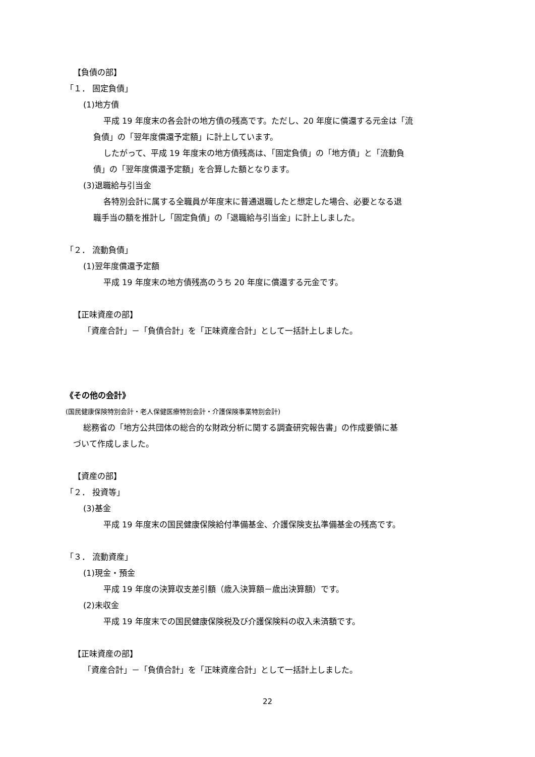【負債の部】
「１． 固定負債」
(1)地方債
平成 19 年度末の各会計の地方債の残高です。ただし、20 年度に償還する元金は「流
負債」の「翌年度償還予定額」に計上しています。
したがって、平成 19 年度末の地方債残高は、「固定負債」の「地方債」と「流動負
債」の「翌年度償還予定額」を合算した額となります。
(3)退職給与引当金
各特別会計に属する全職員が年度末に普通退職したと想定した場合、必要となる退
職手当の額を推計し「固定負債」の「退職給与引当金」に計上しました。
「２． 流動負債」
(1)翌年度償還予定額
平成 19 年度末の地方債残高のうち 20 年度に償還する元金です。
【正味資産の部】
「資産合計」－「負債合計」を「正味資産合計」として一括計上しました。
《その他の会計》
(国民健康保険特別会計・老人保健医療特別会計・介護保険事業特別会計)
総務省の「地方公共団体の総合的な財政分析に関する調査研究報告書」の作成要領に基
づいて作成しました。
【資産の部】
「２． 投資等」
(3)基金
平成 19 年度末の国民健康保険給付準備基金、介護保険支払準備基金の残高です。
「３． 流動資産」
(1)現金・預金
平成 19 年度の決算収支差引額（歳入決算額－歳出決算額）です。
(2)未収金
平成 19 年度末での国民健康保険税及び介護保険料の収入未済額です。
【正味資産の部】
「資産合計」－「負債合計」を「正味資産合計」として一括計上しました。
22